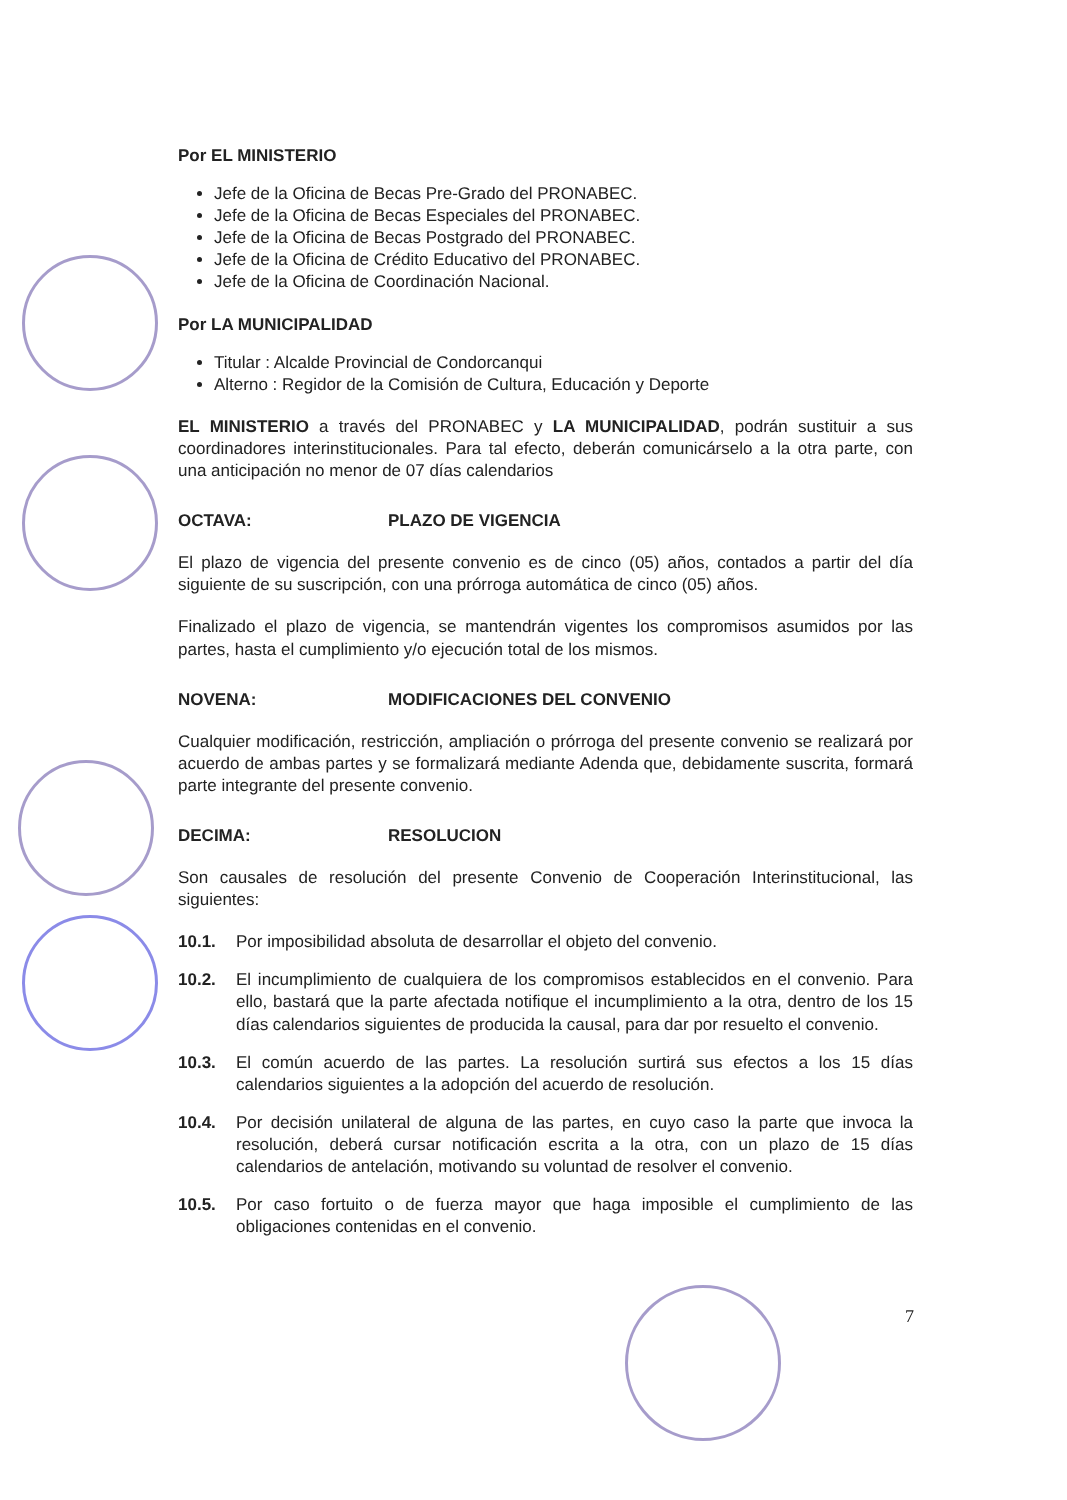Por EL MINISTERIO
Jefe de la Oficina de Becas Pre-Grado del PRONABEC.
Jefe de la Oficina de Becas Especiales del PRONABEC.
Jefe de la Oficina de Becas Postgrado del PRONABEC.
Jefe de la Oficina de Crédito Educativo del PRONABEC.
Jefe de la Oficina de Coordinación Nacional.
Por LA MUNICIPALIDAD
Titular : Alcalde Provincial de Condorcanqui
Alterno : Regidor de la Comisión de Cultura, Educación y Deporte
EL MINISTERIO a través del PRONABEC y LA MUNICIPALIDAD, podrán sustituir a sus coordinadores interinstitucionales. Para tal efecto, deberán comunicárselo a la otra parte, con una anticipación no menor de 07 días calendarios
OCTAVA: PLAZO DE VIGENCIA
El plazo de vigencia del presente convenio es de cinco (05) años, contados a partir del día siguiente de su suscripción, con una prórroga automática de cinco (05) años.
Finalizado el plazo de vigencia, se mantendrán vigentes los compromisos asumidos por las partes, hasta el cumplimiento y/o ejecución total de los mismos.
NOVENA: MODIFICACIONES DEL CONVENIO
Cualquier modificación, restricción, ampliación o prórroga del presente convenio se realizará por acuerdo de ambas partes y se formalizará mediante Adenda que, debidamente suscrita, formará parte integrante del presente convenio.
DECIMA: RESOLUCION
Son causales de resolución del presente Convenio de Cooperación Interinstitucional, las siguientes:
10.1. Por imposibilidad absoluta de desarrollar el objeto del convenio.
10.2. El incumplimiento de cualquiera de los compromisos establecidos en el convenio. Para ello, bastará que la parte afectada notifique el incumplimiento a la otra, dentro de los 15 días calendarios siguientes de producida la causal, para dar por resuelto el convenio.
10.3. El común acuerdo de las partes. La resolución surtirá sus efectos a los 15 días calendarios siguientes a la adopción del acuerdo de resolución.
10.4. Por decisión unilateral de alguna de las partes, en cuyo caso la parte que invoca la resolución, deberá cursar notificación escrita a la otra, con un plazo de 15 días calendarios de antelación, motivando su voluntad de resolver el convenio.
10.5. Por caso fortuito o de fuerza mayor que haga imposible el cumplimiento de las obligaciones contenidas en el convenio.
7